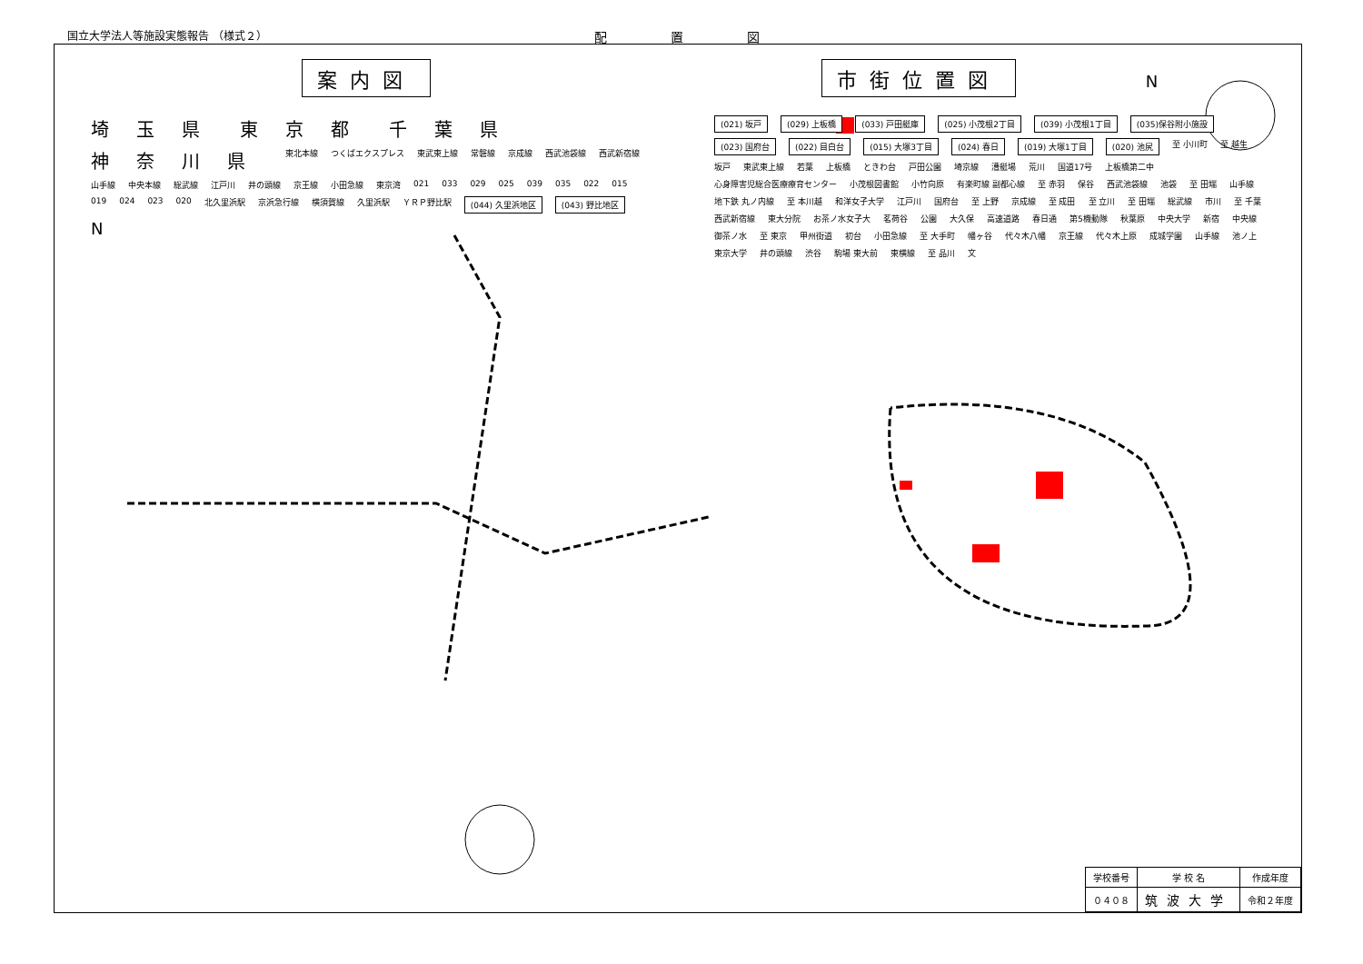国立大学法人等施設実態報告 （様式２）
配置図
案内図
埼玉県 東京都 千葉県 神奈川県 東北本線 つくばエクスプレス 東武東上線 常磐線 京成線 西武池袋線 西武新宿線 山手線 中央本線 総武線 江戸川 井の頭線 京王線 小田急線 東京湾 021 033 029 025 039 035 022 015 019 024 023 020 北久里浜駅 京浜急行線 横須賀線 久里浜駅 ＹＲＰ野比駅 (044) 久里浜地区 (043) 野比地区 N
市街位置図 N
(021) 坂戸 (029) 上板橋 (033) 戸田艇庫 (025) 小茂根2丁目 (039) 小茂根1丁目 (035)保谷附小施設 (023) 国府台 (022) 目白台 (015) 大塚3丁目 (024) 春日 (019) 大塚1丁目 (020) 池尻 至 小川町 至 越生 坂戸 東武東上線 若葉 上板橋 ときわ台 戸田公園 埼京線 漕艇場 荒川 国道17号 上板橋第二中 心身障害児総合医療療育センター 小茂根図書館 小竹向原 有楽町線 副都心線 至 赤羽 保谷 西武池袋線 池袋 至 田端 山手線 地下鉄 丸ノ内線 至 本川越 和洋女子大学 江戸川 国府台 至 上野 京成線 至 成田 至 立川 至 田端 総武線 市川 至 千葉 西武新宿線 東大分院 お茶ノ水女子大 茗荷谷 公園 大久保 高速道路 春日通 第5機動隊 秋葉原 中央大学 新宿 中央線 御茶ノ水 至 東京 甲州街道 初台 小田急線 至 大手町 幡ヶ谷 代々木八幡 京王線 代々木上原 成城学園 山手線 池ノ上 東京大学 井の頭線 渋谷 駒場 東大前 東横線 至 品川 文
| 学校番号 | 学 校 名 | 作成年度 |
| --- | --- | --- |
| ０４０８ | 筑波大学 | 令和２年度 |